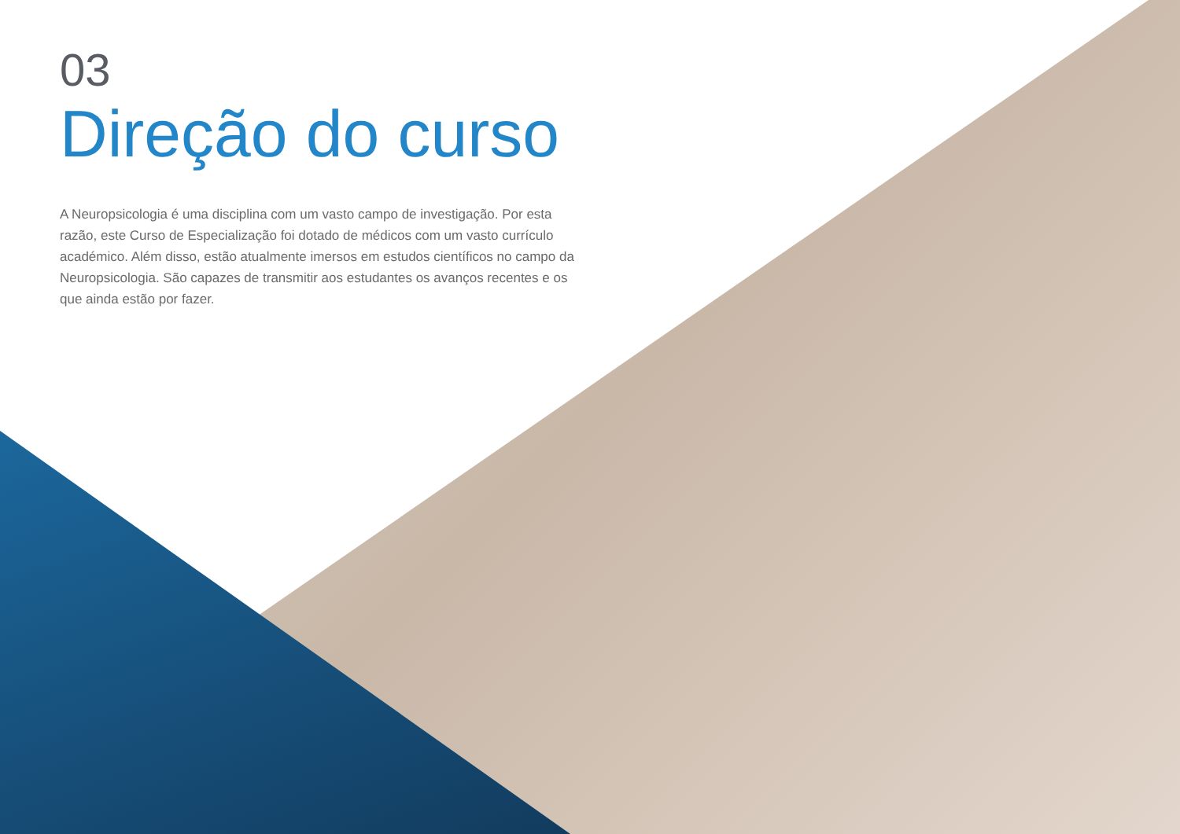03
Direção do curso
A Neuropsicologia é uma disciplina com um vasto campo de investigação. Por esta razão, este Curso de Especialização foi dotado de médicos com um vasto currículo académico. Além disso, estão atualmente imersos em estudos científicos no campo da Neuropsicologia. São capazes de transmitir aos estudantes os avanços recentes e os que ainda estão por fazer.